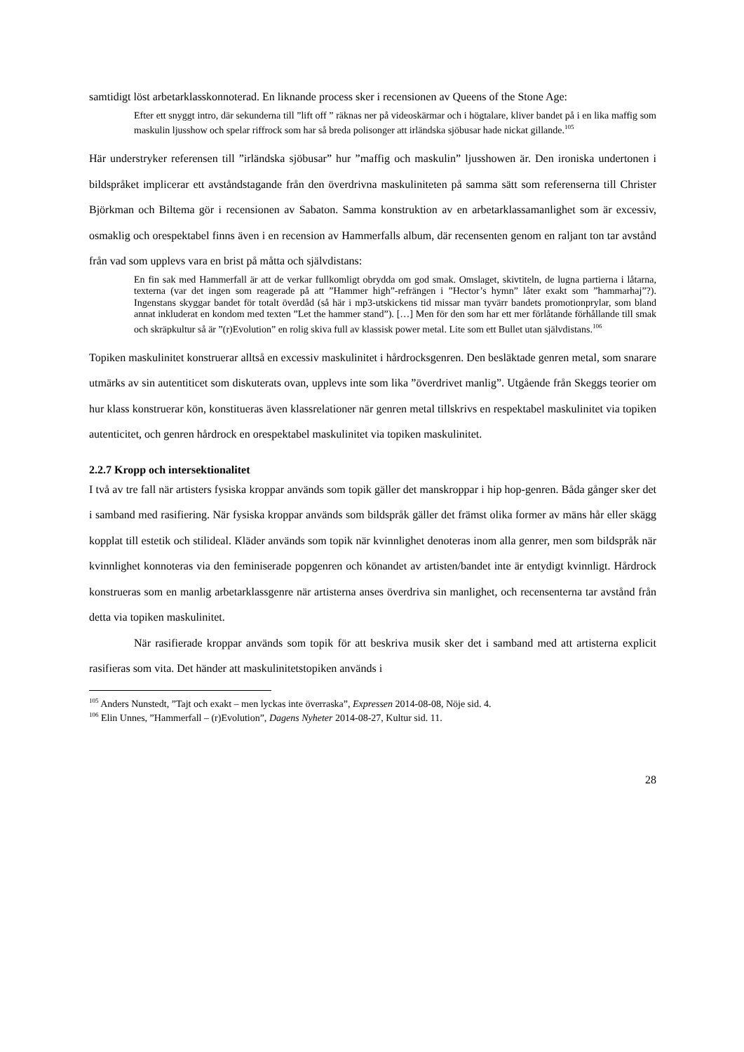samtidigt löst arbetarklasskonnoterad. En liknande process sker i recensionen av Queens of the Stone Age:
Efter ett snyggt intro, där sekunderna till ”lift off ” räknas ner på videoskärmar och i högtalare, kliver bandet på i en lika maffig som maskulin ljusshow och spelar riffrock som har så breda polisonger att irländska sjöbusar hade nickat gillande.<sup>105</sup>
Här understryker referensen till ”irländska sjöbusar” hur ”maffig och maskulin” ljusshowen är. Den ironiska undertonen i bildspråket implicerar ett avståndstagande från den överdrivna maskuliniteten på samma sätt som referenserna till Christer Björkman och Biltema gör i recensionen av Sabaton. Samma konstruktion av en arbetarklassamanlighet som är excessiv, osmaklig och orespektabel finns även i en recension av Hammerfalls album, där recensenten genom en raljant ton tar avstånd från vad som upplevs vara en brist på måtta och självdistans:
En fin sak med Hammerfall är att de verkar fullkomligt obrydda om god smak. Omslaget, skivtiteln, de lugna partierna i låtarna, texterna (var det ingen som reagerade på att ”Hammer high”-refrängen i ”Hector’s hymn” låter exakt som ”hammarhaj”?). Ingenstans skyggar bandet för totalt överdåd (så här i mp3-utskickens tid missar man tyvärr bandets promotionprylar, som bland annat inkluderat en kondom med texten ”Let the hammer stand”). […] Men för den som har ett mer förlåtande förhållande till smak och skräpkultur så är ”(r)Evolution” en rolig skiva full av klassisk power metal. Lite som ett Bullet utan självdistans.<sup>106</sup>
Topiken maskulinitet konstruerar alltså en excessiv maskulinitet i hårdrocksgenren. Den besläktade genren metal, som snarare utmärks av sin autentiticet som diskuterats ovan, upplevs inte som lika ”överdrivet manlig”. Utgående från Skeggs teorier om hur klass konstruerar kön, konstitueras även klassrelationer när genren metal tillskrivs en respektabel maskulinitet via topiken autenticitet, och genren hårdrock en orespektabel maskulinitet via topiken maskulinitet.
2.2.7 Kropp och intersektionalitet
I två av tre fall när artisters fysiska kroppar används som topik gäller det manskroppar i hip hop-genren. Båda gånger sker det i samband med rasifiering. När fysiska kroppar används som bildspråk gäller det främst olika former av mäns hår eller skägg kopplat till estetik och stilideal. Kläder används som topik när kvinnlighet denoteras inom alla genrer, men som bildspråk när kvinnlighet konnoteras via den feminiserade popgenren och könandet av artisten/bandet inte är entydigt kvinnligt. Hårdrock konstrueras som en manlig arbetarklassgenre när artisterna anses överdriva sin manlighet, och recensenterna tar avstånd från detta via topiken maskulinitet.
När rasifierade kroppar används som topik för att beskriva musik sker det i samband med att artisterna explicit rasifieras som vita. Det händer att maskulinitetstopiken används i
<sup>105</sup> Anders Nunstedt, ”Tajt och exakt – men lyckas inte överraska”, Expressen 2014-08-08, Nöje sid. 4.
<sup>106</sup> Elin Unnes, ”Hammerfall – (r)Evolution”, Dagens Nyheter 2014-08-27, Kultur sid. 11.
28